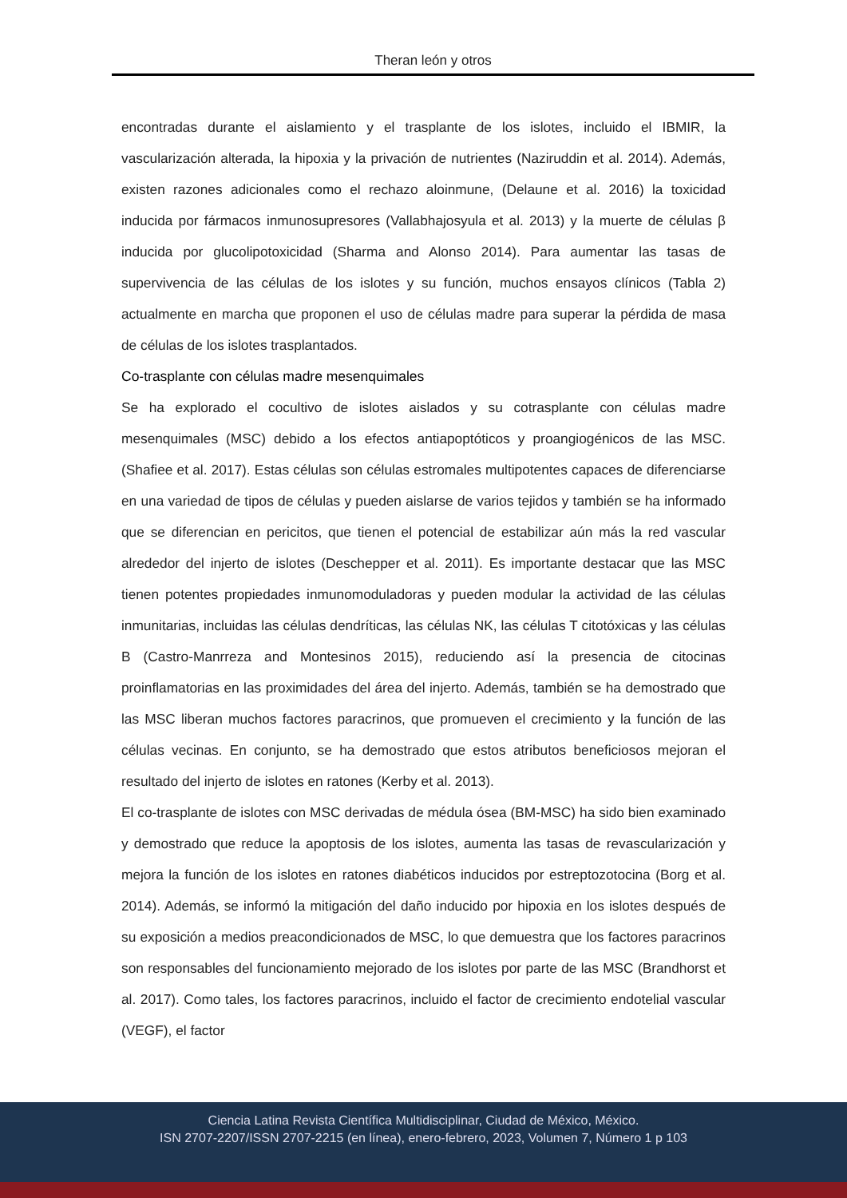Theran león y otros
encontradas durante el aislamiento y el trasplante de los islotes, incluido el IBMIR, la vascularización alterada, la hipoxia y la privación de nutrientes (Naziruddin et al. 2014). Además, existen razones adicionales como el rechazo aloinmune, (Delaune et al. 2016) la toxicidad inducida por fármacos inmunosupresores (Vallabhajosyula et al. 2013) y la muerte de células β inducida por glucolipotoxicidad (Sharma and Alonso 2014). Para aumentar las tasas de supervivencia de las células de los islotes y su función, muchos ensayos clínicos (Tabla 2) actualmente en marcha que proponen el uso de células madre para superar la pérdida de masa de células de los islotes trasplantados.
Co-trasplante con células madre mesenquimales
Se ha explorado el cocultivo de islotes aislados y su cotrasplante con células madre mesenquimales (MSC) debido a los efectos antiapoptóticos y proangiogénicos de las MSC. (Shafiee et al. 2017). Estas células son células estromales multipotentes capaces de diferenciarse en una variedad de tipos de células y pueden aislarse de varios tejidos y también se ha informado que se diferencian en pericitos, que tienen el potencial de estabilizar aún más la red vascular alrededor del injerto de islotes (Deschepper et al. 2011). Es importante destacar que las MSC tienen potentes propiedades inmunomoduladoras y pueden modular la actividad de las células inmunitarias, incluidas las células dendríticas, las células NK, las células T citotóxicas y las células B (Castro-Manrreza and Montesinos 2015), reduciendo así la presencia de citocinas proinflamatorias en las proximidades del área del injerto. Además, también se ha demostrado que las MSC liberan muchos factores paracrinos, que promueven el crecimiento y la función de las células vecinas. En conjunto, se ha demostrado que estos atributos beneficiosos mejoran el resultado del injerto de islotes en ratones (Kerby et al. 2013).
El co-trasplante de islotes con MSC derivadas de médula ósea (BM-MSC) ha sido bien examinado y demostrado que reduce la apoptosis de los islotes, aumenta las tasas de revascularización y mejora la función de los islotes en ratones diabéticos inducidos por estreptozotocina (Borg et al. 2014). Además, se informó la mitigación del daño inducido por hipoxia en los islotes después de su exposición a medios preacondicionados de MSC, lo que demuestra que los factores paracrinos son responsables del funcionamiento mejorado de los islotes por parte de las MSC (Brandhorst et al. 2017). Como tales, los factores paracrinos, incluido el factor de crecimiento endotelial vascular (VEGF), el factor
Ciencia Latina Revista Científica Multidisciplinar, Ciudad de México, México.
ISN 2707-2207/ISSN 2707-2215 (en línea), enero-febrero, 2023, Volumen 7, Número 1 p 103